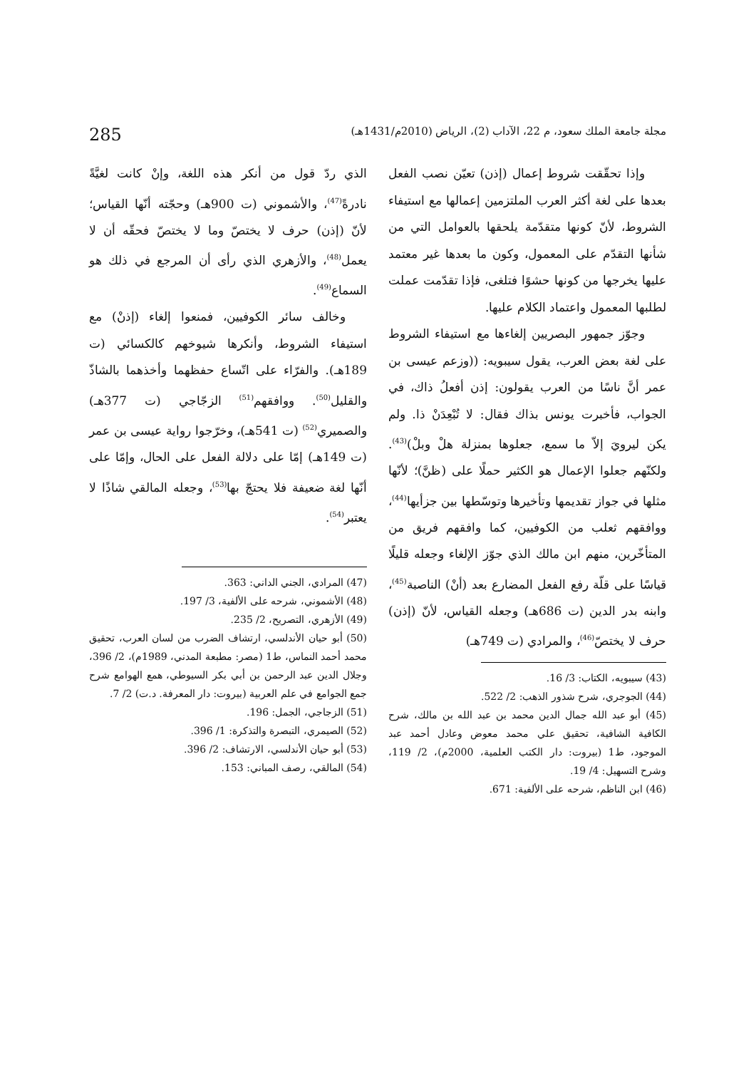مجلة جامعة الملك سعود، م 22، الآداب (2)، الرياض (2010م/1431هـ) 285
وإذا تحقّقت شروط إعمال (إذن) تعيّن نصب الفعل بعدها على لغة أكثر العرب الملتزمين إعمالها مع استيفاء الشروط، لأنّ كونها متقدّمة يلحقها بالعوامل التي من شأنها التقدّم على المعمول، وكون ما بعدها غير معتمد عليها يخرجها من كونها حشوًا فتلغى، فإذا تقدّمت عملت لطلبها المعمول واعتماد الكلام عليها.
وجوّز جمهور البصريين إلغاءها مع استيفاء الشروط على لغة بعض العرب، يقول سيبويه: ((وزعم عيسى بن عمر أنَّ ناسًا من العرب يقولون: إذن أفعلُ ذاك، في الجواب، فأخبرت يونس بذاك فقال: لا تُبْعِدَنْ ذا. ولم يكن ليرويَ إلاّ ما سمع، جعلوها بمنزلة هلْ وبلْ)<sup>(43)</sup>. ولكنّهم جعلوا الإعمال هو الكثير حملًا على (ظنَّ)؛ لأنّها مثلها في جواز تقديمها وتأخيرها وتوسّطها بين جزأيها<sup>(44)</sup>، ووافقهم ثعلب من الكوفيين، كما وافقهم فريق من المتأخّرين، منهم ابن مالك الذي جوّز الإلغاء وجعله قليلًا قياسًا على قلّة رفع الفعل المضارع بعد (أنْ) الناصبة<sup>(45)</sup>، وابنه بدر الدين (ت 686هـ) وجعله القياس، لأنّ (إذن) حرف لا يختصّ<sup>(46)</sup>، والمرادي (ت 749هـ)
(43) سيبويه، الكتاب: 3/ 16.
(44) الجوجري، شرح شذور الذهب: 2/ 522.
(45) أبو عبد الله جمال الدين محمد بن عبد الله بن مالك، شرح الكافية الشافية، تحقيق علي محمد معوض وعادل أحمد عبد الموجود، ط1 (بيروت: دار الكتب العلمية، 2000م)، 2/ 119، وشرح التسهيل: 4/ 19.
(46) ابن الناظم، شرحه على الألفية: 671.
الذي ردّ قول من أنكر هذه اللغة، وإنْ كانت لغيَّةً نادرةً<sup>(47)</sup>، والأشموني (ت 900هـ) وحجّته أنّها القياس؛ لأنّ (إذن) حرف لا يختصّ وما لا يختصّ فحقّه أن لا يعمل<sup>(48)</sup>، والأزهري الذي رأى أن المرجع في ذلك هو السماع<sup>(49)</sup>.
وخالف سائر الكوفيين، فمنعوا إلغاء (إذنْ) مع استيفاء الشروط، وأنكرها شيوخهم كالكسائي (ت 189هـ). والفرّاء على اتّساع حفظهما وأخذهما بالشاذّ والقليل<sup>(50)</sup>. ووافقهم<sup>(51)</sup> الزجّاجي (ت 377هـ) والصميري<sup>(52)</sup> (ت 541هـ)، وخرّجوا رواية عيسى بن عمر (ت 149هـ) إمّا على دلالة الفعل على الحال، وإمّا على أنّها لغة ضعيفة فلا يحتجّ بها<sup>(53)</sup>، وجعله المالقي شاذًا لا يعتبر<sup>(54)</sup>.
(47) المرادي، الجني الداني: 363.
(48) الأشموني، شرحه على الألفية، 3/ 197.
(49) الأزهري، التصريح، 2/ 235.
(50) أبو حيان الأندلسي، ارتشاف الضرب من لسان العرب، تحقيق محمد أحمد النماس، ط1 (مصر: مطبعة المدني، 1989م)، 2/ 396، وجلال الدين عبد الرحمن بن أبي بكر السيوطي، همع الهوامع شرح جمع الجوامع في علم العربية (بيروت: دار المعرفة. د.ت) 2/ 7.
(51) الزجاجي، الجمل: 196.
(52) الصيمري، التبصرة والتذكرة: 1/ 396.
(53) أبو حيان الأندلسي، الارتشاف: 2/ 396.
(54) المالقي، رصف المباني: 153.